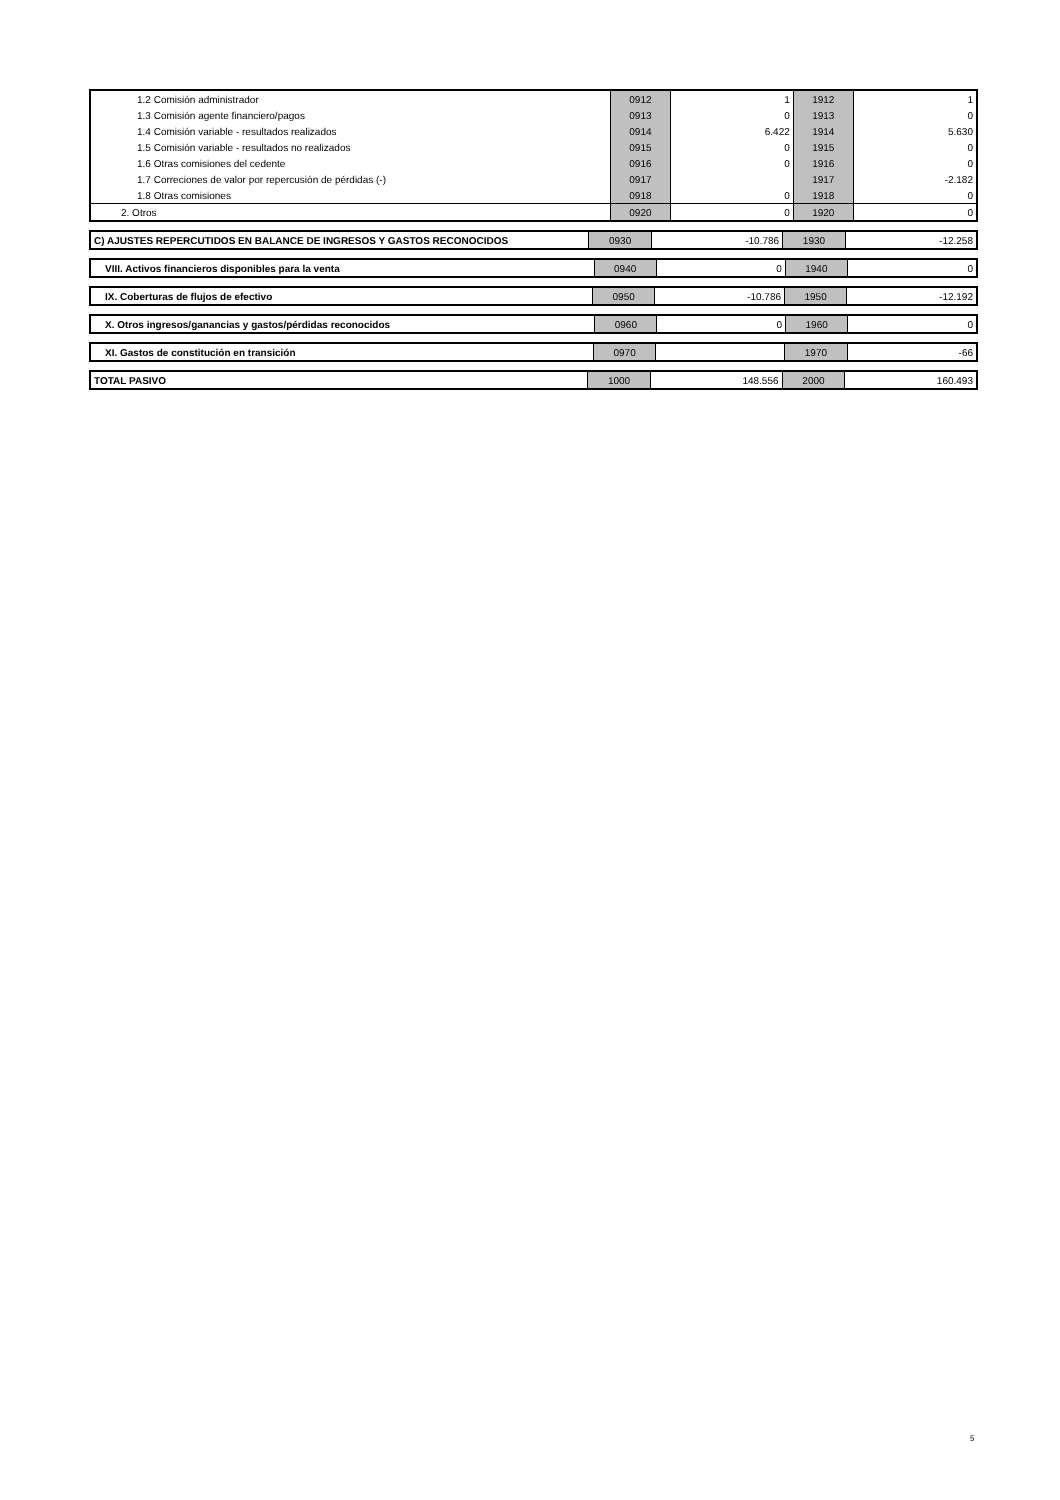| 1.2 Comisión administrador | 0912 | 1 | 1912 | 1 |
| 1.3 Comisión agente financiero/pagos | 0913 | 0 | 1913 | 0 |
| 1.4 Comisión variable - resultados realizados | 0914 | 6.422 | 1914 | 5.630 |
| 1.5 Comisión variable - resultados no realizados | 0915 | 0 | 1915 | 0 |
| 1.6 Otras comisiones del cedente | 0916 | 0 | 1916 | 0 |
| 1.7 Correciones de valor por repercusión de pérdidas (-) | 0917 | | 1917 | -2.182 |
| 1.8 Otras comisiones | 0918 | 0 | 1918 | 0 |
| 2. Otros | 0920 | 0 | 1920 | 0 |
| C) AJUSTES REPERCUTIDOS EN BALANCE DE INGRESOS Y GASTOS RECONOCIDOS | 0930 | -10.786 | 1930 | -12.258 |
| VIII. Activos financieros disponibles para la venta | 0940 | 0 | 1940 | 0 |
| IX. Coberturas de flujos de efectivo | 0950 | -10.786 | 1950 | -12.192 |
| X. Otros ingresos/ganancias y gastos/pérdidas reconocidos | 0960 | 0 | 1960 | 0 |
| XI. Gastos de constitución en transición | 0970 | | 1970 | -66 |
| TOTAL PASIVO | 1000 | 148.556 | 2000 | 160.493 |
5